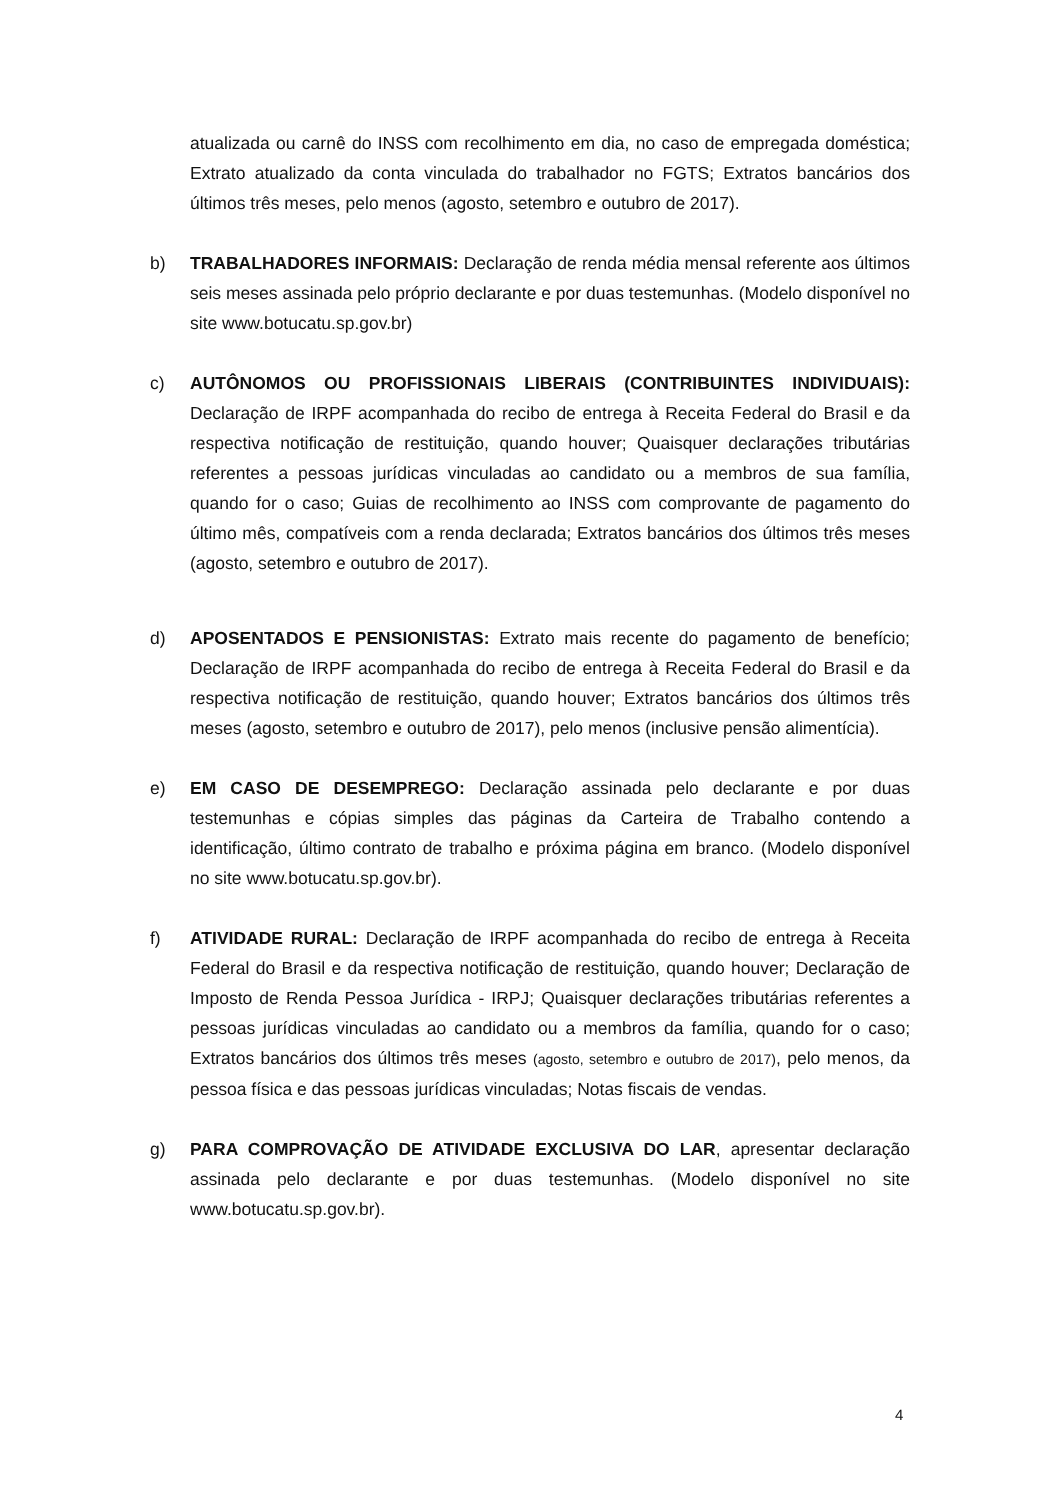atualizada ou carnê do INSS com recolhimento em dia, no caso de empregada doméstica; Extrato atualizado da conta vinculada do trabalhador no FGTS; Extratos bancários dos últimos três meses, pelo menos (agosto, setembro e outubro de 2017).
b) TRABALHADORES INFORMAIS: Declaração de renda média mensal referente aos últimos seis meses assinada pelo próprio declarante e por duas testemunhas. (Modelo disponível no site www.botucatu.sp.gov.br)
c) AUTÔNOMOS OU PROFISSIONAIS LIBERAIS (CONTRIBUINTES INDIVIDUAIS): Declaração de IRPF acompanhada do recibo de entrega à Receita Federal do Brasil e da respectiva notificação de restituição, quando houver; Quaisquer declarações tributárias referentes a pessoas jurídicas vinculadas ao candidato ou a membros de sua família, quando for o caso; Guias de recolhimento ao INSS com comprovante de pagamento do último mês, compatíveis com a renda declarada; Extratos bancários dos últimos três meses (agosto, setembro e outubro de 2017).
d) APOSENTADOS E PENSIONISTAS: Extrato mais recente do pagamento de benefício; Declaração de IRPF acompanhada do recibo de entrega à Receita Federal do Brasil e da respectiva notificação de restituição, quando houver; Extratos bancários dos últimos três meses (agosto, setembro e outubro de 2017), pelo menos (inclusive pensão alimentícia).
e) EM CASO DE DESEMPREGO: Declaração assinada pelo declarante e por duas testemunhas e cópias simples das páginas da Carteira de Trabalho contendo a identificação, último contrato de trabalho e próxima página em branco. (Modelo disponível no site www.botucatu.sp.gov.br).
f) ATIVIDADE RURAL: Declaração de IRPF acompanhada do recibo de entrega à Receita Federal do Brasil e da respectiva notificação de restituição, quando houver; Declaração de Imposto de Renda Pessoa Jurídica - IRPJ; Quaisquer declarações tributárias referentes a pessoas jurídicas vinculadas ao candidato ou a membros da família, quando for o caso; Extratos bancários dos últimos três meses (agosto, setembro e outubro de 2017), pelo menos, da pessoa física e das pessoas jurídicas vinculadas; Notas fiscais de vendas.
g) PARA COMPROVAÇÃO DE ATIVIDADE EXCLUSIVA DO LAR, apresentar declaração assinada pelo declarante e por duas testemunhas. (Modelo disponível no site www.botucatu.sp.gov.br).
4